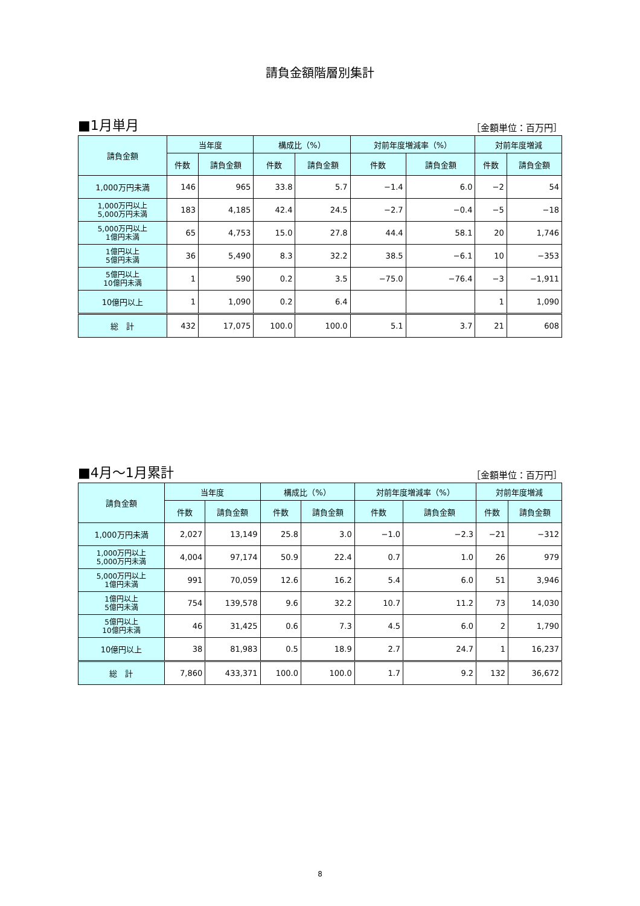請負金額階層別集計
■1月単月 ［金額単位：百万円］
| 請負金額 | 当年度 | | 構成比（%） | | 対前年度増減率（%） | | 対前年度増減 | |
| --- | --- | --- | --- | --- | --- | --- | --- | --- |
| | 件数 | 請負金額 | 件数 | 請負金額 | 件数 | 請負金額 | 件数 | 請負金額 |
| 1,000万円未満 | 146 | 965 | 33.8 | 5.7 | −1.4 | 6.0 | −2 | 54 |
| 1,000万円以上 5,000万円未満 | 183 | 4,185 | 42.4 | 24.5 | −2.7 | −0.4 | −5 | −18 |
| 5,000万円以上 1億円未満 | 65 | 4,753 | 15.0 | 27.8 | 44.4 | 58.1 | 20 | 1,746 |
| 1億円以上 5億円未満 | 36 | 5,490 | 8.3 | 32.2 | 38.5 | −6.1 | 10 | −353 |
| 5億円以上 10億円未満 | 1 | 590 | 0.2 | 3.5 | −75.0 | −76.4 | −3 | −1,911 |
| 10億円以上 | 1 | 1,090 | 0.2 | 6.4 | | | 1 | 1,090 |
| 総 計 | 432 | 17,075 | 100.0 | 100.0 | 5.1 | 3.7 | 21 | 608 |
■4月～1月累計 ［金額単位：百万円］
| 請負金額 | 当年度 | | 構成比（%） | | 対前年度増減率（%） | | 対前年度増減 | |
| --- | --- | --- | --- | --- | --- | --- | --- | --- |
| | 件数 | 請負金額 | 件数 | 請負金額 | 件数 | 請負金額 | 件数 | 請負金額 |
| 1,000万円未満 | 2,027 | 13,149 | 25.8 | 3.0 | −1.0 | −2.3 | −21 | −312 |
| 1,000万円以上 5,000万円未満 | 4,004 | 97,174 | 50.9 | 22.4 | 0.7 | 1.0 | 26 | 979 |
| 5,000万円以上 1億円未満 | 991 | 70,059 | 12.6 | 16.2 | 5.4 | 6.0 | 51 | 3,946 |
| 1億円以上 5億円未満 | 754 | 139,578 | 9.6 | 32.2 | 10.7 | 11.2 | 73 | 14,030 |
| 5億円以上 10億円未満 | 46 | 31,425 | 0.6 | 7.3 | 4.5 | 6.0 | 2 | 1,790 |
| 10億円以上 | 38 | 81,983 | 0.5 | 18.9 | 2.7 | 24.7 | 1 | 16,237 |
| 総 計 | 7,860 | 433,371 | 100.0 | 100.0 | 1.7 | 9.2 | 132 | 36,672 |
8